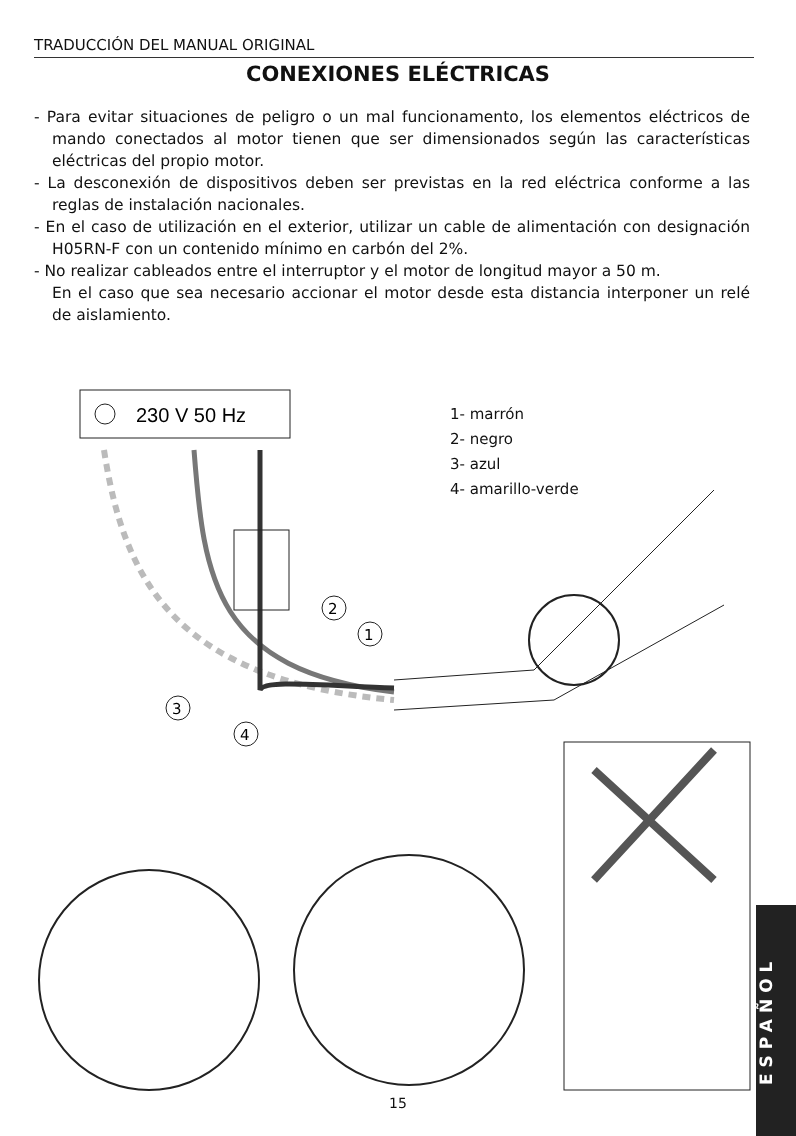TRADUCCIÓN DEL MANUAL ORIGINAL
CONEXIONES ELÉCTRICAS
- Para evitar situaciones de peligro o un mal funcionamento, los elementos eléctricos de mando conectados al motor tienen que ser dimensionados según las características eléctricas del propio motor.
- La desconexión de dispositivos deben ser previstas en la red eléctrica conforme a las reglas de instalación nacionales.
- En el caso de utilización en el exterior, utilizar un cable de alimentación con designación H05RN-F con un contenido mínimo en carbón del 2%.
- No realizar cableados entre el interruptor y el motor de longitud mayor a 50 m.
En el caso que sea necesario accionar el motor desde esta distancia interponer un relé de aislamiento.
230 V 50 Hz
2
1
3
4
1- marrón
2- negro
3- azul
4- amarillo-verde
ESPAÑOL
15